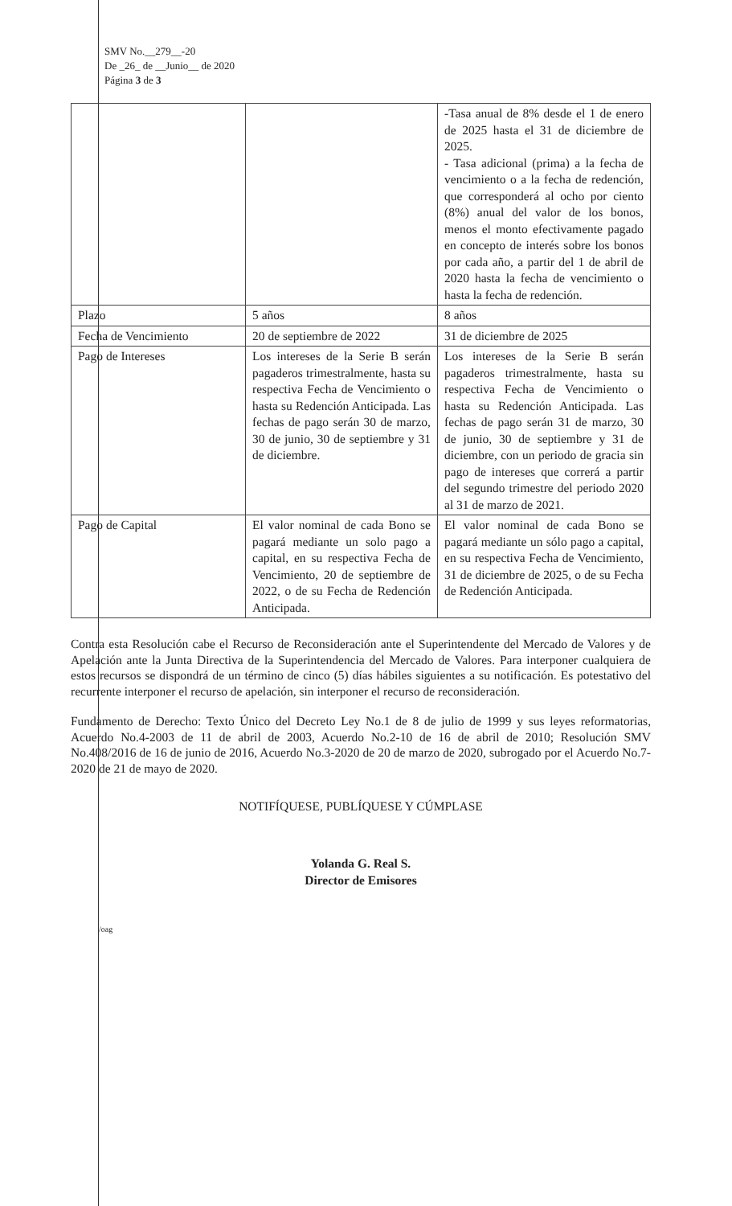SMV No.__279__-20
De _26_ de __Junio__ de 2020
Página 3 de 3
| | | -Tasa anual de 8% desde el 1 de enero de 2025 hasta el 31 de diciembre de 2025. - Tasa adicional (prima) a la fecha de vencimiento o a la fecha de redención, que corresponderá al ocho por ciento (8%) anual del valor de los bonos, menos el monto efectivamente pagado en concepto de interés sobre los bonos por cada año, a partir del 1 de abril de 2020 hasta la fecha de vencimiento o hasta la fecha de redención. |
| Plazo | 5 años | 8 años |
| Fecha de Vencimiento | 20 de septiembre de 2022 | 31 de diciembre de 2025 |
| Pago de Intereses | Los intereses de la Serie B serán pagaderos trimestralmente, hasta su respectiva Fecha de Vencimiento o hasta su Redención Anticipada. Las fechas de pago serán 30 de marzo, 30 de junio, 30 de septiembre y 31 de diciembre. | Los intereses de la Serie B serán pagaderos trimestralmente, hasta su respectiva Fecha de Vencimiento o hasta su Redención Anticipada. Las fechas de pago serán 31 de marzo, 30 de junio, 30 de septiembre y 31 de diciembre, con un periodo de gracia sin pago de intereses que correrá a partir del segundo trimestre del periodo 2020 al 31 de marzo de 2021. |
| Pago de Capital | El valor nominal de cada Bono se pagará mediante un solo pago a capital, en su respectiva Fecha de Vencimiento, 20 de septiembre de 2022, o de su Fecha de Redención Anticipada. | El valor nominal de cada Bono se pagará mediante un sólo pago a capital, en su respectiva Fecha de Vencimiento, 31 de diciembre de 2025, o de su Fecha de Redención Anticipada. |
Contra esta Resolución cabe el Recurso de Reconsideración ante el Superintendente del Mercado de Valores y de Apelación ante la Junta Directiva de la Superintendencia del Mercado de Valores. Para interponer cualquiera de estos recursos se dispondrá de un término de cinco (5) días hábiles siguientes a su notificación. Es potestativo del recurrente interponer el recurso de apelación, sin interponer el recurso de reconsideración.
Fundamento de Derecho: Texto Único del Decreto Ley No.1 de 8 de julio de 1999 y sus leyes reformatorias, Acuerdo No.4-2003 de 11 de abril de 2003, Acuerdo No.2-10 de 16 de abril de 2010; Resolución SMV No.408/2016 de 16 de junio de 2016, Acuerdo No.3-2020 de 20 de marzo de 2020, subrogado por el Acuerdo No.7-2020 de 21 de mayo de 2020.
NOTIFÍQUESE, PUBLÍQUESE Y CÚMPLASE
Yolanda G. Real S.
Director de Emisores
/oag